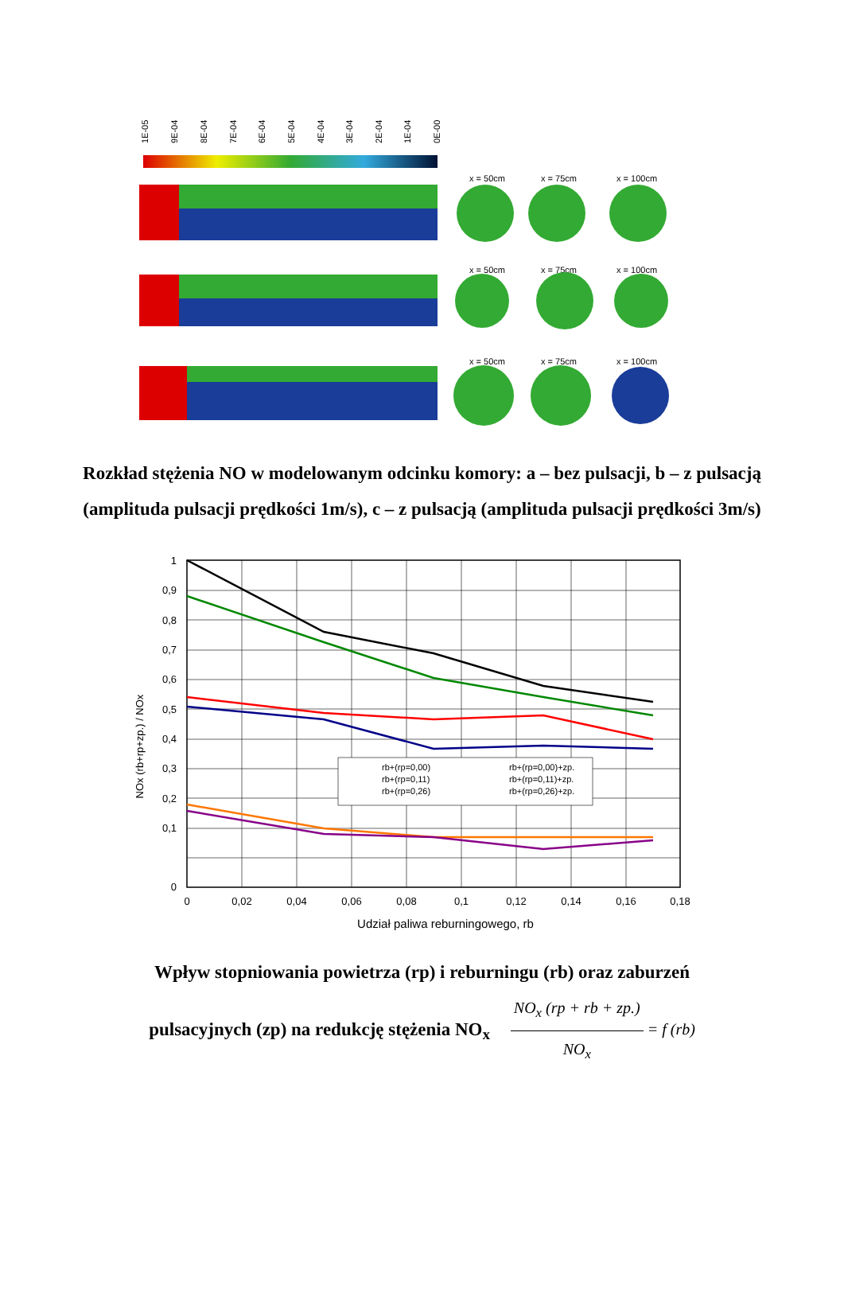1E-05
9E-04
8E-04
7E-04
6E-04
5E-04
4E-04
3E-04
2E-04
1E-04
0E-00
x = 50cm
x = 75cm
x = 100cm
x = 50cm
x = 75cm
x = 100cm
x = 50cm
x = 75cm
x = 100cm
Rozkład stężenia NO w modelowanym odcinku komory: a – bez pulsacji, b – z pulsacją (amplituda pulsacji prędkości 1m/s), c – z pulsacją (amplituda pulsacji prędkości 3m/s)
1
0,9
0,8
0,7
0,6
0,5
0,4
0,3
0,2
0,1
0
0
0,02
0,04
0,06
0,08
0,1
0,12
0,14
0,16
0,18
NOx (rb+rp+zp.) / NOx
rb+(rp=0,00)
rb+(rp=0,00)+zp.
rb+(rp=0,11)
rb+(rp=0,11)+zp.
rb+(rp=0,26)
rb+(rp=0,26)+zp.
Udział paliwa reburningowego, rb
Wpływ stopniowania powietrza (rp) i reburningu (rb) oraz zaburzeń
pulsacyjnych (zp) na redukcję stężenia NO<sub>x</sub> NO<sub>x</sub> (rp + rb + zp.) NO<sub>x</sub> = f (rb)